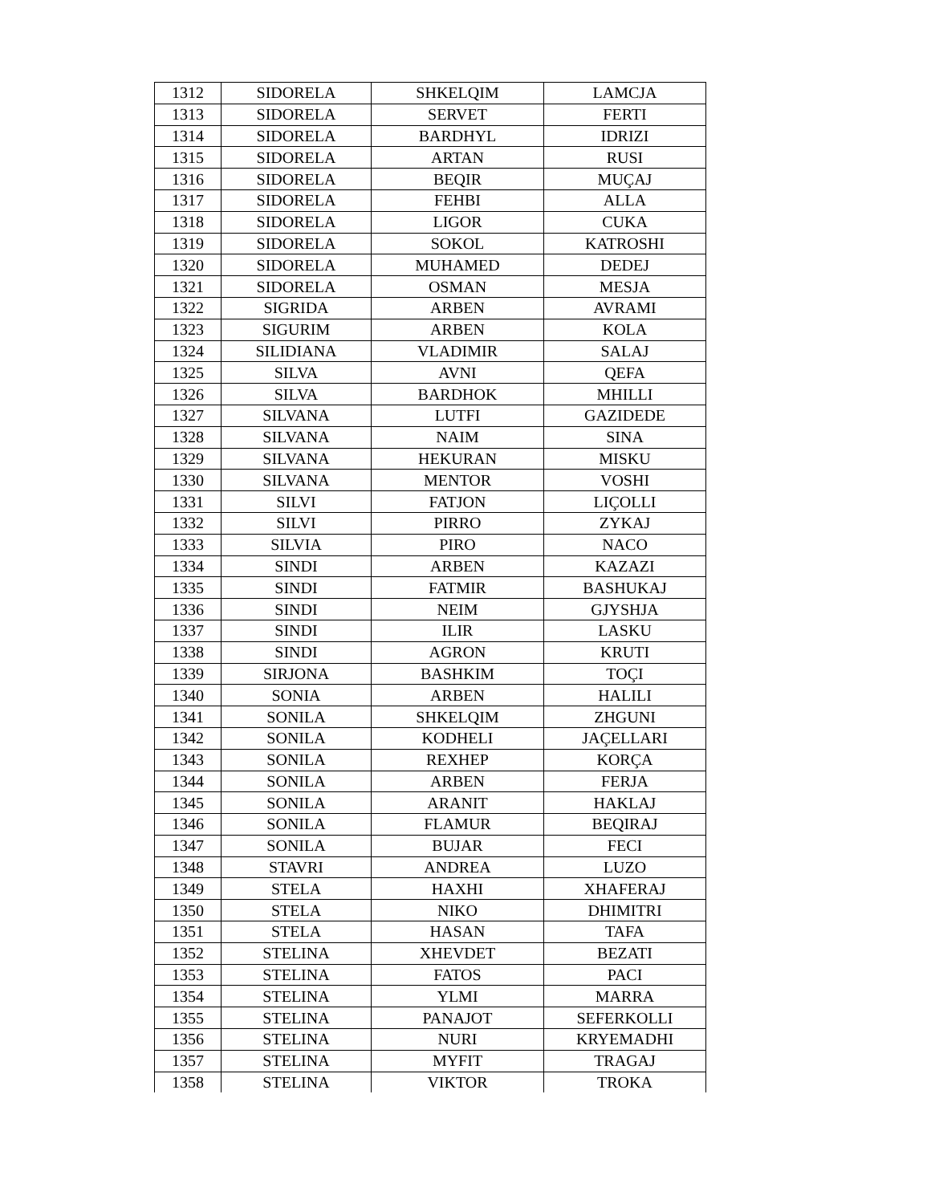| 1312 | SIDORELA | SHKELQIM | LAMCJA |
| 1313 | SIDORELA | SERVET | FERTI |
| 1314 | SIDORELA | BARDHYL | IDRIZI |
| 1315 | SIDORELA | ARTAN | RUSI |
| 1316 | SIDORELA | BEQIR | MUÇAJ |
| 1317 | SIDORELA | FEHBI | ALLA |
| 1318 | SIDORELA | LIGOR | CUKA |
| 1319 | SIDORELA | SOKOL | KATROSHI |
| 1320 | SIDORELA | MUHAMED | DEDEJ |
| 1321 | SIDORELA | OSMAN | MESJA |
| 1322 | SIGRIDA | ARBEN | AVRAMI |
| 1323 | SIGURIM | ARBEN | KOLA |
| 1324 | SILIDIANA | VLADIMIR | SALAJ |
| 1325 | SILVA | AVNI | QEFA |
| 1326 | SILVA | BARDHOK | MHILLI |
| 1327 | SILVANA | LUTFI | GAZIDEDE |
| 1328 | SILVANA | NAIM | SINA |
| 1329 | SILVANA | HEKURAN | MISKU |
| 1330 | SILVANA | MENTOR | VOSHI |
| 1331 | SILVI | FATJON | LIÇOLLI |
| 1332 | SILVI | PIRRO | ZYKAJ |
| 1333 | SILVIA | PIRO | NACO |
| 1334 | SINDI | ARBEN | KAZAZI |
| 1335 | SINDI | FATMIR | BASHUKAJ |
| 1336 | SINDI | NEIM | GJYSHJA |
| 1337 | SINDI | ILIR | LASKU |
| 1338 | SINDI | AGRON | KRUTI |
| 1339 | SIRJONA | BASHKIM | TOÇI |
| 1340 | SONIA | ARBEN | HALILI |
| 1341 | SONILA | SHKELQIM | ZHGUNI |
| 1342 | SONILA | KODHELI | JAÇELLARI |
| 1343 | SONILA | REXHEP | KORÇA |
| 1344 | SONILA | ARBEN | FERJA |
| 1345 | SONILA | ARANIT | HAKLAJ |
| 1346 | SONILA | FLAMUR | BEQIRAJ |
| 1347 | SONILA | BUJAR | FECI |
| 1348 | STAVRI | ANDREA | LUZO |
| 1349 | STELA | HAXHI | XHAFERAJ |
| 1350 | STELA | NIKO | DHIMITRI |
| 1351 | STELA | HASAN | TAFA |
| 1352 | STELINA | XHEVDET | BEZATI |
| 1353 | STELINA | FATOS | PACI |
| 1354 | STELINA | YLMI | MARRA |
| 1355 | STELINA | PANAJOT | SEFERKOLLI |
| 1356 | STELINA | NURI | KRYEMADHI |
| 1357 | STELINA | MYFIT | TRAGAJ |
| 1358 | STELINA | VIKTOR | TROKA |